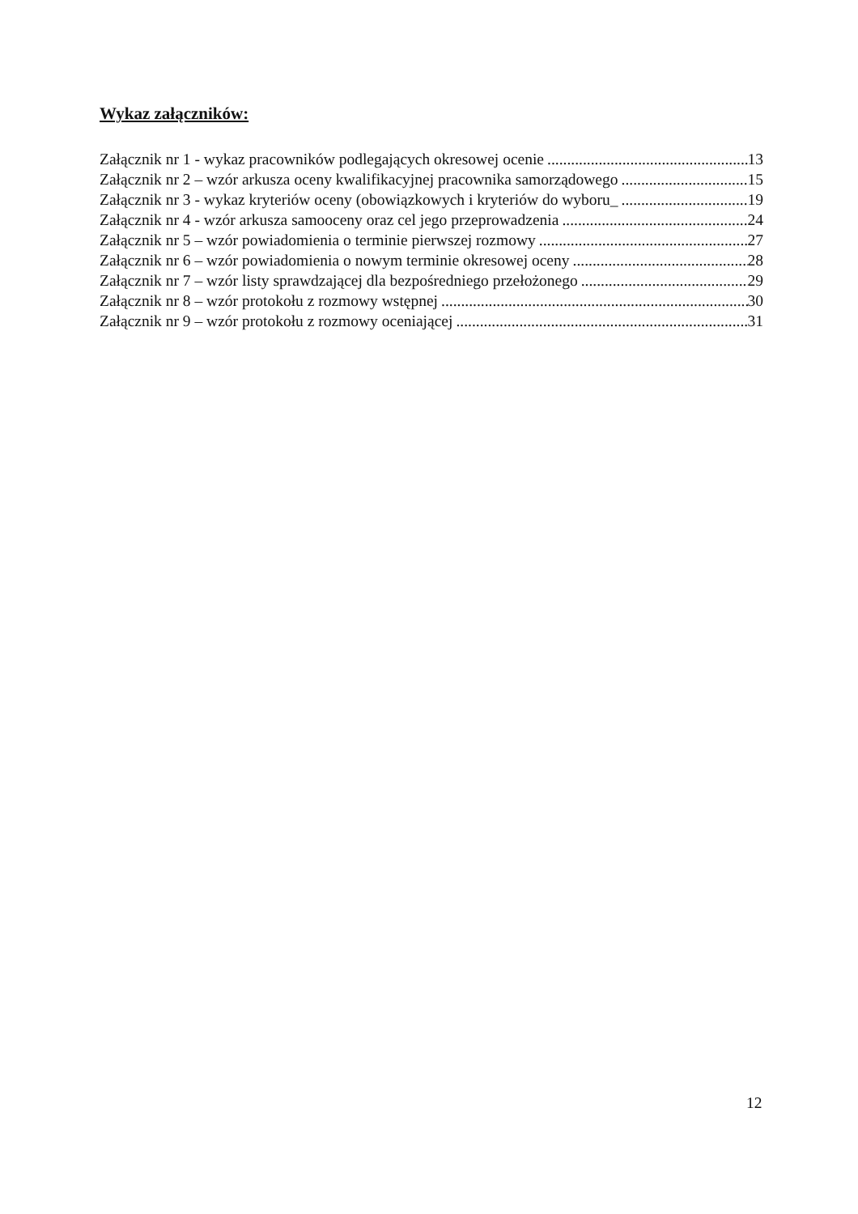Wykaz załączników:
Załącznik nr 1 - wykaz pracowników podlegających okresowej ocenie 13
Załącznik nr 2 – wzór arkusza oceny kwalifikacyjnej pracownika samorządowego 15
Załącznik nr 3 - wykaz kryteriów oceny (obowiązkowych i kryteriów do wyboru_ 19
Załącznik nr 4 - wzór arkusza samooceny oraz cel jego przeprowadzenia 24
Załącznik nr 5 – wzór powiadomienia o terminie pierwszej rozmowy 27
Załącznik nr 6 – wzór powiadomienia o nowym terminie okresowej oceny 28
Załącznik nr 7 – wzór listy sprawdzającej dla bezpośredniego przełożonego 29
Załącznik nr 8 – wzór protokołu z rozmowy wstępnej 30
Załącznik nr 9 – wzór protokołu z rozmowy oceniającej 31
12